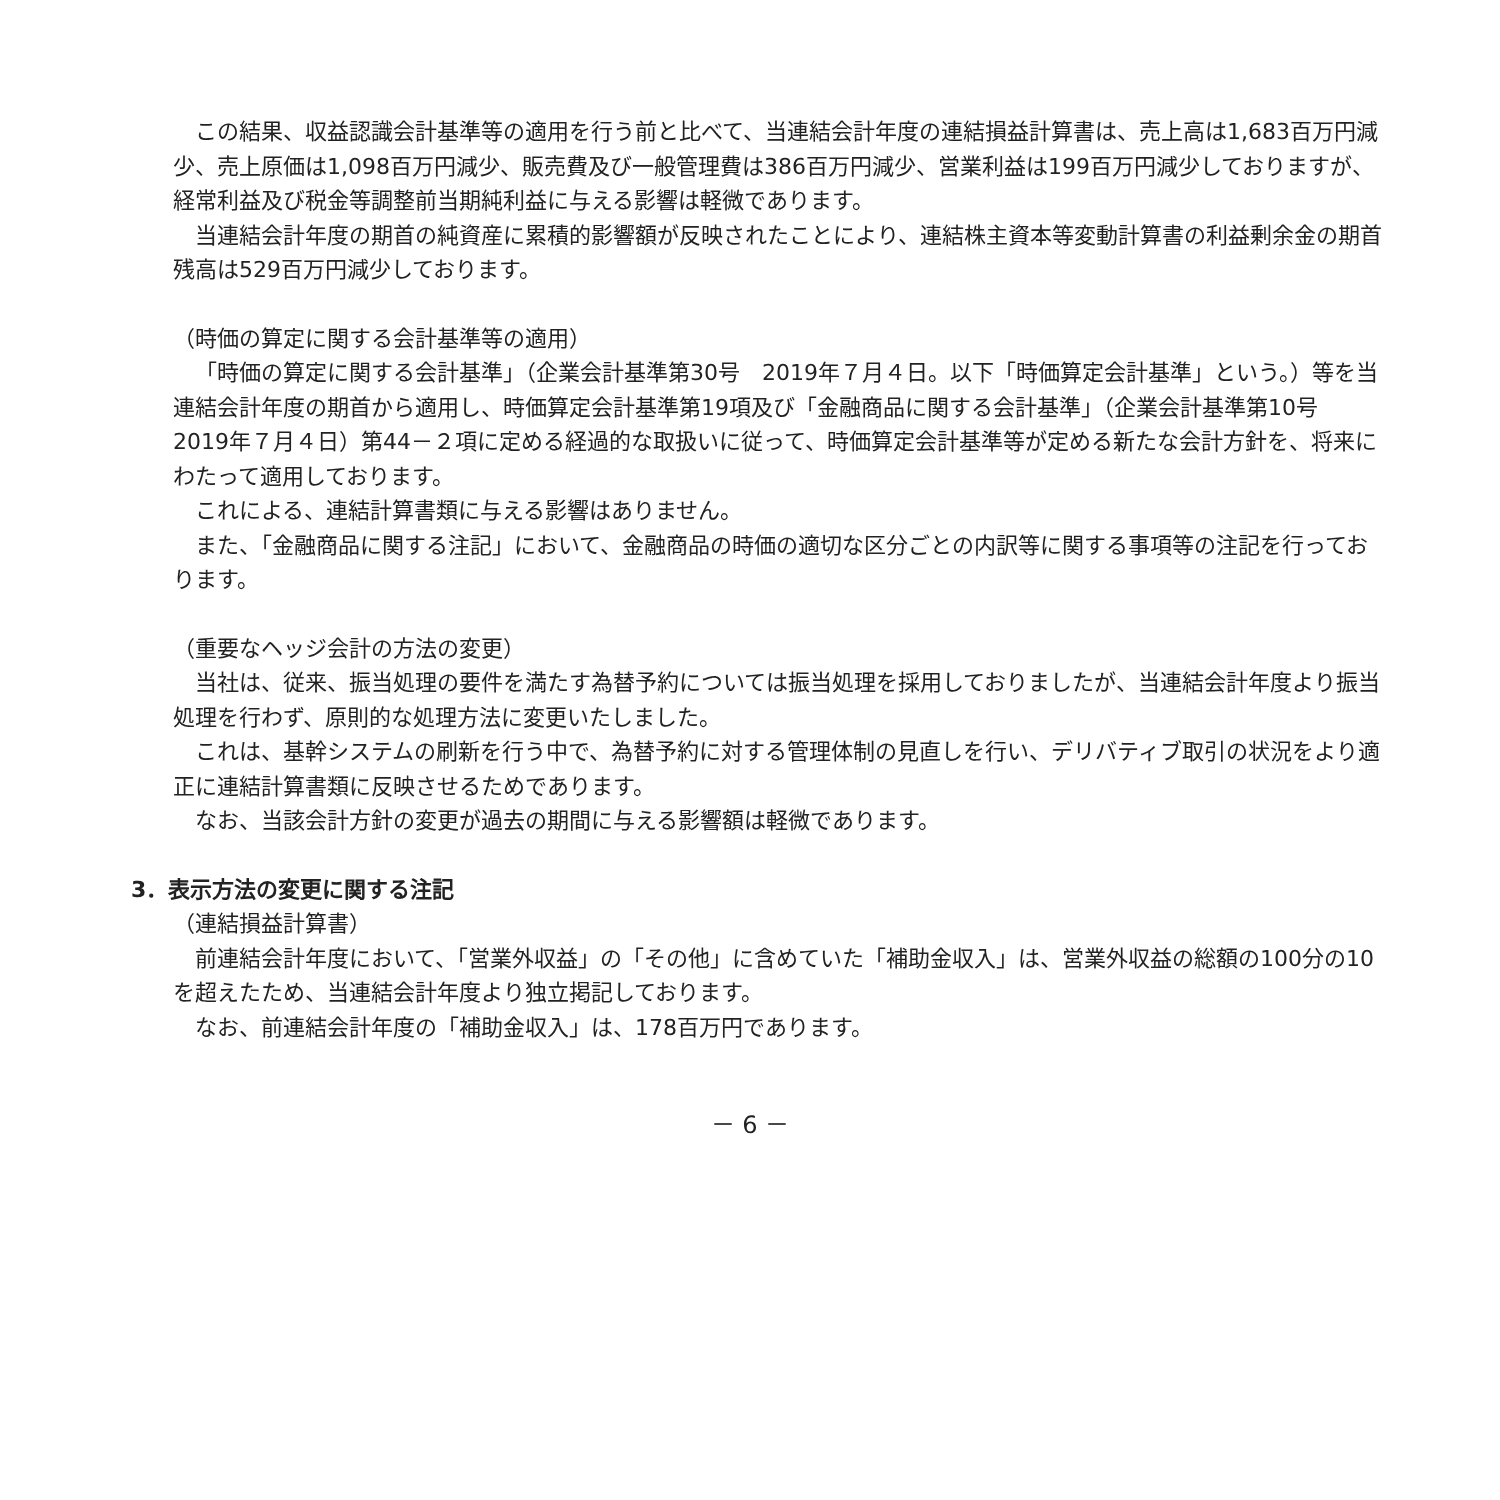この結果、収益認識会計基準等の適用を行う前と比べて、当連結会計年度の連結損益計算書は、売上高は1,683百万円減少、売上原価は1,098百万円減少、販売費及び一般管理費は386百万円減少、営業利益は199百万円減少しておりますが、経常利益及び税金等調整前当期純利益に与える影響は軽微であります。
当連結会計年度の期首の純資産に累積的影響額が反映されたことにより、連結株主資本等変動計算書の利益剰余金の期首残高は529百万円減少しております。
（時価の算定に関する会計基準等の適用）
「時価の算定に関する会計基準」（企業会計基準第30号　2019年７月４日。以下「時価算定会計基準」という。）等を当連結会計年度の期首から適用し、時価算定会計基準第19項及び「金融商品に関する会計基準」（企業会計基準第10号　2019年７月４日）第44－２項に定める経過的な取扱いに従って、時価算定会計基準等が定める新たな会計方針を、将来にわたって適用しております。
これによる、連結計算書類に与える影響はありません。
また、「金融商品に関する注記」において、金融商品の時価の適切な区分ごとの内訳等に関する事項等の注記を行っております。
（重要なヘッジ会計の方法の変更）
当社は、従来、振当処理の要件を満たす為替予約については振当処理を採用しておりましたが、当連結会計年度より振当処理を行わず、原則的な処理方法に変更いたしました。
これは、基幹システムの刷新を行う中で、為替予約に対する管理体制の見直しを行い、デリバティブ取引の状況をより適正に連結計算書類に反映させるためであります。
なお、当該会計方針の変更が過去の期間に与える影響額は軽微であります。
3．表示方法の変更に関する注記
（連結損益計算書）
前連結会計年度において、「営業外収益」の「その他」に含めていた「補助金収入」は、営業外収益の総額の100分の10を超えたため、当連結会計年度より独立掲記しております。
なお、前連結会計年度の「補助金収入」は、178百万円であります。
－ 6 －